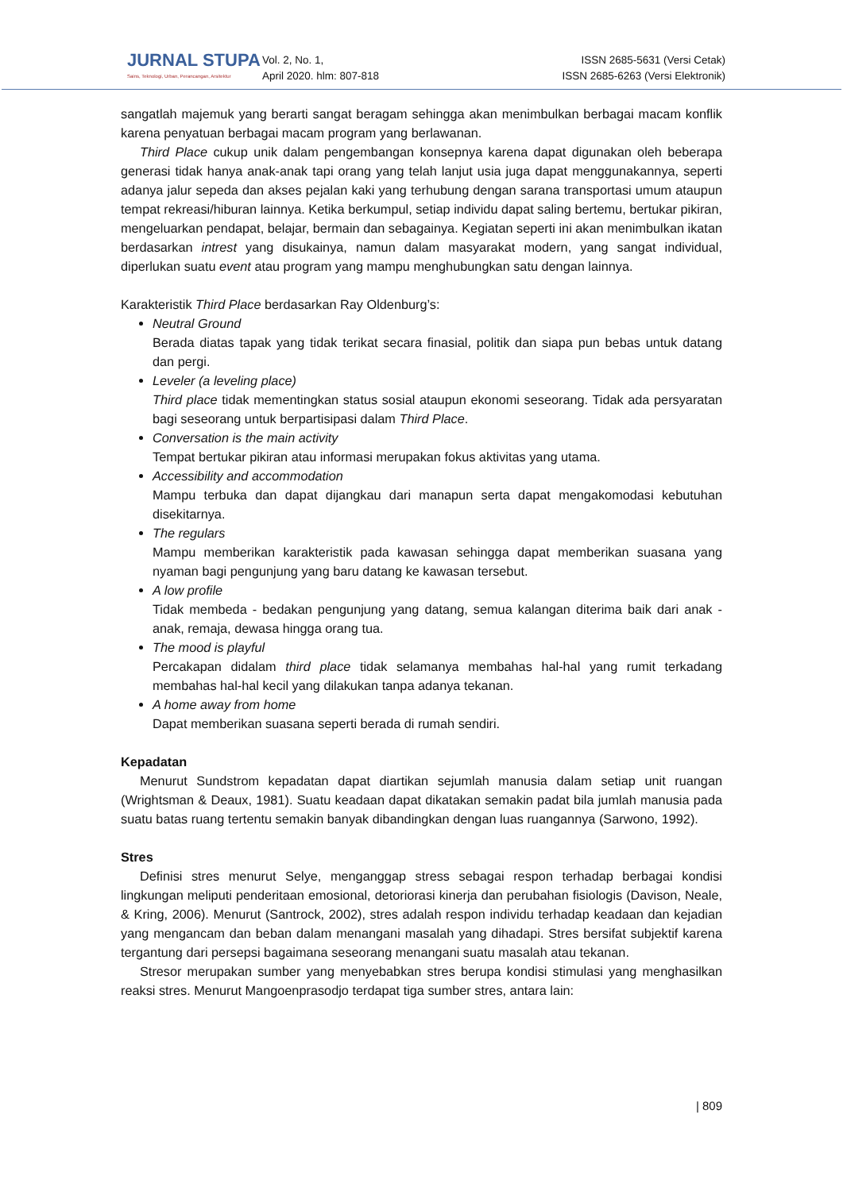JURNAL STUPA
Sains, Teknologi, Urban, Perancangan, Arsitektur
Vol. 2, No. 1,
April 2020. hlm: 807-818
ISSN 2685-5631 (Versi Cetak)
ISSN 2685-6263 (Versi Elektronik)
sangatlah majemuk yang berarti sangat beragam sehingga akan menimbulkan berbagai macam konflik karena penyatuan berbagai macam program yang berlawanan.
Third Place cukup unik dalam pengembangan konsepnya karena dapat digunakan oleh beberapa generasi tidak hanya anak-anak tapi orang yang telah lanjut usia juga dapat menggunakannya, seperti adanya jalur sepeda dan akses pejalan kaki yang terhubung dengan sarana transportasi umum ataupun tempat rekreasi/hiburan lainnya. Ketika berkumpul, setiap individu dapat saling bertemu, bertukar pikiran, mengeluarkan pendapat, belajar, bermain dan sebagainya. Kegiatan seperti ini akan menimbulkan ikatan berdasarkan intrest yang disukainya, namun dalam masyarakat modern, yang sangat individual, diperlukan suatu event atau program yang mampu menghubungkan satu dengan lainnya.
Karakteristik Third Place berdasarkan Ray Oldenburg’s:
Neutral Ground
Berada diatas tapak yang tidak terikat secara finasial, politik dan siapa pun bebas untuk datang dan pergi.
Leveler (a leveling place)
Third place tidak mementingkan status sosial ataupun ekonomi seseorang. Tidak ada persyaratan bagi seseorang untuk berpartisipasi dalam Third Place.
Conversation is the main activity
Tempat bertukar pikiran atau informasi merupakan fokus aktivitas yang utama.
Accessibility and accommodation
Mampu terbuka dan dapat dijangkau dari manapun serta dapat mengakomodasi kebutuhan disekitarnya.
The regulars
Mampu memberikan karakteristik pada kawasan sehingga dapat memberikan suasana yang nyaman bagi pengunjung yang baru datang ke kawasan tersebut.
A low profile
Tidak membeda - bedakan pengunjung yang datang, semua kalangan diterima baik dari anak - anak, remaja, dewasa hingga orang tua.
The mood is playful
Percakapan didalam third place tidak selamanya membahas hal-hal yang rumit terkadang membahas hal-hal kecil yang dilakukan tanpa adanya tekanan.
A home away from home
Dapat memberikan suasana seperti berada di rumah sendiri.
Kepadatan
Menurut Sundstrom kepadatan dapat diartikan sejumlah manusia dalam setiap unit ruangan (Wrightsman & Deaux, 1981). Suatu keadaan dapat dikatakan semakin padat bila jumlah manusia pada suatu batas ruang tertentu semakin banyak dibandingkan dengan luas ruangannya (Sarwono, 1992).
Stres
Definisi stres menurut Selye, menganggap stress sebagai respon terhadap berbagai kondisi lingkungan meliputi penderitaan emosional, detoriorasi kinerja dan perubahan fisiologis (Davison, Neale, & Kring, 2006). Menurut (Santrock, 2002), stres adalah respon individu terhadap keadaan dan kejadian yang mengancam dan beban dalam menangani masalah yang dihadapi. Stres bersifat subjektif karena tergantung dari persepsi bagaimana seseorang menangani suatu masalah atau tekanan.
Stresor merupakan sumber yang menyebabkan stres berupa kondisi stimulasi yang menghasilkan reaksi stres. Menurut Mangoenprasodjo terdapat tiga sumber stres, antara lain:
| 809